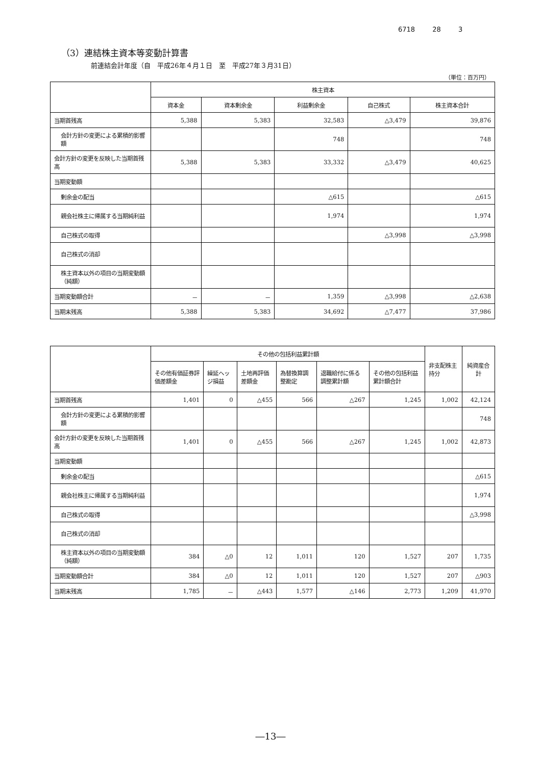6718 28 3
（3）連結株主資本等変動計算書
前連結会計年度（自　平成26年４月１日　至　平成27年３月31日）
（単位：百万円）
| | 株主資本 | | | | |
| --- | --- | --- | --- | --- | --- |
| | 資本金 | 資本剰余金 | 利益剰余金 | 自己株式 | 株主資本合計 |
| 当期首残高 | 5,388 | 5,383 | 32,583 | △3,479 | 39,876 |
| 会計方針の変更による累積的影響額 | | | 748 | | 748 |
| 会計方針の変更を反映した当期首残高 | 5,388 | 5,383 | 33,332 | △3,479 | 40,625 |
| 当期変動額 | | | | | |
| 剰余金の配当 | | | △615 | | △615 |
| 親会社株主に帰属する当期純利益 | | | 1,974 | | 1,974 |
| 自己株式の取得 | | | | △3,998 | △3,998 |
| 自己株式の消却 | | | | | |
| 株主資本以外の項目の当期変動額（純額） | | | | | |
| 当期変動額合計 | － | － | 1,359 | △3,998 | △2,638 |
| 当期末残高 | 5,388 | 5,383 | 34,692 | △7,477 | 37,986 |
| | その他の包括利益累計額 | | | | | | 非支配株主持分 | 純資産合計 |
| --- | --- | --- | --- | --- | --- | --- | --- | --- |
| | その他有価証券評価差額金 | 繰延ヘッジ損益 | 土地再評価差額金 | 為替換算調整勘定 | 退職給付に係る調整累計額 | その他の包括利益累計額合計 | | |
| 当期首残高 | 1,401 | 0 | △455 | 566 | △267 | 1,245 | 1,002 | 42,124 |
| 会計方針の変更による累積的影響額 | | | | | | | | 748 |
| 会計方針の変更を反映した当期首残高 | 1,401 | 0 | △455 | 566 | △267 | 1,245 | 1,002 | 42,873 |
| 当期変動額 | | | | | | | | |
| 剰余金の配当 | | | | | | | | △615 |
| 親会社株主に帰属する当期純利益 | | | | | | | | 1,974 |
| 自己株式の取得 | | | | | | | | △3,998 |
| 自己株式の消却 | | | | | | | | |
| 株主資本以外の項目の当期変動額（純額） | 384 | △0 | 12 | 1,011 | 120 | 1,527 | 207 | 1,735 |
| 当期変動額合計 | 384 | △0 | 12 | 1,011 | 120 | 1,527 | 207 | △903 |
| 当期末残高 | 1,785 | － | △443 | 1,577 | △146 | 2,773 | 1,209 | 41,970 |
―13―